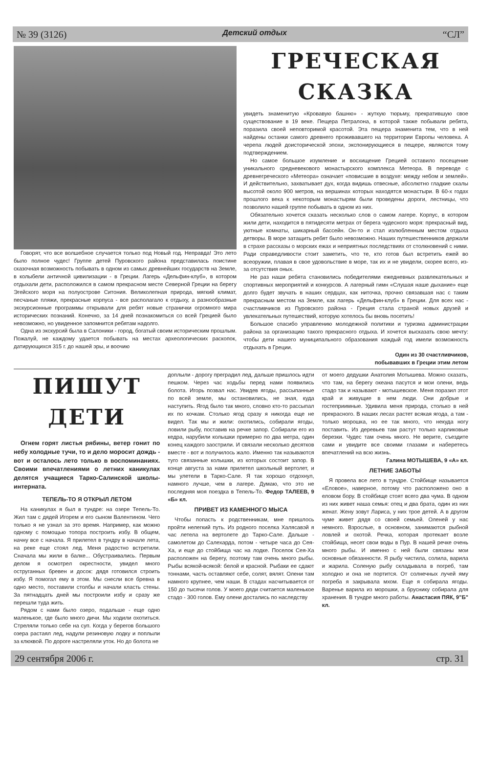№ 39 (3126) Детский отдых “СЛ”
Говорят, что все волшебное случается только под Новый год. Неправда! Это лето было полное чудес! Группе детей Пуровского района представилась поистине сказочная возможность побывать в одном из самых древнейших государств на Земле, в колыбели античной цивилизации - в Греции. Лагерь «Дельфин-клуб», в котором отдыхали дети, расположился в самом прекрасном месте Северной Греции на берегу Эгейского моря на полуострове Ситония. Великолепная природа, мягкий климат, песчаные пляжи, прекрасные корпуса - все располагало к отдыху, а разнообразные экскурсионные программы открывали для ребят новые странички огромного мира исторических познаний. Конечно, за 14 дней познакомиться со всей Грецией было невозможно, но увиденное запомнится ребятам надолго.
Одна из экскурсий была в Салоники - город, богатый своим историческим прошлым. Пожалуй, не каждому удается побывать на местах археологических раскопок, датирующихся 315 г. до нашей эры, и воочию
ГРЕЧЕСКАЯ СКАЗКА
увидеть знаменитую «Кровавую башню» - жуткую тюрьму, прекратившую свое существование в 19 веке. Пещера Петралона, в которой также побывали ребята, поразила своей неповторимой красотой. Эта пещера знаменита тем, что в ней найдены останки самого древнего проживавшего на территории Европы человека. А черепа людей доисторической эпохи, экспонирующиеся в пещере, являются тому подтверждением.
Но самое большое изумление и восхищение Грецией оставило посещение уникального средневекового монастырского комплекса Метеора. В переводе с древнегреческого «Метеора» означает «повисшие в воздухе: между небом и землей». И действительно, захватывает дух, когда видишь отвесные, абсолютно гладкие скалы высотой около 900 метров, на вершинах которых находятся монастыри. В 60-х годах прошлого века к некоторым монастырям были проведены дороги, лестницы, что позволило нашей группе побывать в одном из них.
Обязательно хочется сказать несколько слов о самом лагере. Корпус, в котором жили дети, находится в пятидесяти метрах от берега чудесного моря: прекрасный вид, уютные комнаты, шикарный бассейн. Он-то и стал излюбленным местом отдыха детворы. В море затащить ребят было невозможно. Наших путешественников держали в страхе рассказы о морских ежах и неприятных последствиях от столкновений с ними. Ради справедливости стоит заметить, что те, кто готов был встретить ежей во всеоружии, плавая в свое удовольствие в море, так их и не увидели, скорее всего, из-за отсутствия оных.
Не раз наши ребята становились победителями ежедневных развлекательных и спортивных мероприятий и конкурсов. А лагерный гимн «Слушая наше дыхание» еще долго будет звучать в наших сердцах, как ниточка, прочно связавшая нас с таким прекрасным местом на Земле, как лагерь «Дельфин-клуб» в Греции. Для всех нас - счастливчиков из Пуровского района - Греция стала страной новых друзей и увлекательных путешествий, которую хотелось бы вновь посетить!
Большое спасибо управлению молодежной политики и туризма администрации района за организацию такого прекрасного отдыха. И хочется высказать свою мечту: чтобы дети нашего муниципального образования каждый год имели возможность отдыхать в Греции.
Один из 30 счастливчиков,
побывавших в Греции этим летом
ПИШУТ ДЕТИ
Огнем горят листья рябины, ветер гонит по небу холодные тучи, то и дело моросит дождь - вот и осталось лето только в воспоминаниях. Своими впечатлениями о летних каникулах делятся учащиеся Тарко-Салинской школы-интерната.
ТЕПЕЛЬ-ТО Я ОТКРЫЛ ЛЕТОМ
На каникулах я был в тундре: на озере Тепель-То. Жил там с дядей Игорем и его сыном Валентином. Чего только я не узнал за это время. Например, как можно одному с помощью топора построить избу. В общем, начну все с начала. Я прилетел в тундру в начале лета, на реке еще стоял лед. Меня радостно встретили. Сначала мы жили в балке... Обустраивались. Первым делом я осмотрел окрестности, увидел много оструганных бревен и досок: дядя готовился строить избу. Я помогал ему в этом. Мы снесли все бревна в одно место, поставили столбы и начали класть стены. За пятнадцать дней мы построили избу и сразу же перешли туда жить.
Рядом с нами было озеро, подальше - еще одно маленькое, где было много дичи. Мы ходили охотиться. Стреляли только себе на суп. Когда у берегов большого озера растаял лед, надули резиновую лодку и поплыли за клюквой. По дороге настреляли уток. Но до болота не
доплыли - дорогу преградил лед, дальше пришлось идти пешком. Через час ходьбы перед нами появились болота. Игорь позвал нас. Увидев ягоды, рассыпанные по всей земле, мы остановились, не зная, куда наступить. Ягод было так много, словно кто-то рассыпал их по кочкам. Столько ягод сразу я никогда еще не видел. Так мы и жили: охотились, собирали ягоды, ловили рыбу, поставив на речке запор. Собирали его из кедра, нарубили колышки примерно по два метра, один конец каждого заострили. И связали несколько десятков вместе - вот и получилось жало. Именно так называются туго связанные колышки, из которых состоит запор. В конце августа за нами прилетел школьный вертолет, и мы улетели в Тарко-Сале. Я так хорошо отдохнул, намного лучше, чем в лагере. Думаю, что это не последняя моя поездка в Тепель-То. Федор ТАЛЕЕВ, 9 «Б» кл.
ПРИВЕТ ИЗ КАМЕННОГО МЫСА
Чтобы попасть к родственникам, мне пришлось пройти нелегкий путь. Из родного поселка Халясавэй я час летела на вертолете до Тарко-Сале. Дальше - самолетом до Салехарда, потом - четыре часа до Сея-Ха, и еще до стойбища час на лодке. Поселок Сея-Ха расположен на берегу, поэтому там очень много рыбы. Рыбы всякой-всякой: белой и красной. Рыбаки ее сдают тоннами, часть оставляют себе, солят, вялят. Олени там намного крупнее, чем наши. В стадах насчитывается от 150 до тысячи голов. У моего дяди считается маленькое стадо - 300 голов. Ему олени достались по наследству
от моего дедушки Анатолия Мотышева. Можно сказать, что там, на берегу океана пасутся и мои олени, ведь стадо так и называют - мотышевское. Меня поразил этот край и живущие в нем люди. Они добрые и гостеприимные. Удивила меня природа, столько в ней прекрасного. В наших лесах растет всякая ягода, а там - только морошка, но ее так много, что некуда ногу поставить. Из деревьев там растут только карликовые березки. Чудес там очень много. Не верите, съездите сами и увидите все своими глазами и наберетесь впечатлений на всю жизнь.
Галина МОТЫШЕВА, 9 «А» кл.
ЛЕТНИЕ ЗАБОТЫ
Я провела все лето в тундре. Стойбище называется «Еловое», наверное, потому что расположено оно в еловом бору. В стойбище стоят всего два чума. В одном из них живет наша семья: отец и два брата, один из них женат. Жену зовут Лариса, у них трое детей. А в другом чуме живет дядя со своей семьей. Оленей у нас немного. Взрослые, в основном, занимаются рыбной ловлей и охотой. Речка, которая протекает возле стойбища, несет свои воды в Пур. В нашей речке очень много рыбы. И именно с ней были связаны мои основные обязанности. Я рыбу чистила, солила, варила и жарила. Соленую рыбу складывала в погреб, там холодно и она не портится. От солнечных лучей яму погреба я закрывала мхом. Еще я собирала ягоды. Варенье варила из морошки, а бруснику собирала для хранения. В тундре много работы. Анастасия ПЯК, 9"Б" кл.
29 сентября 2006 г. стр. 31